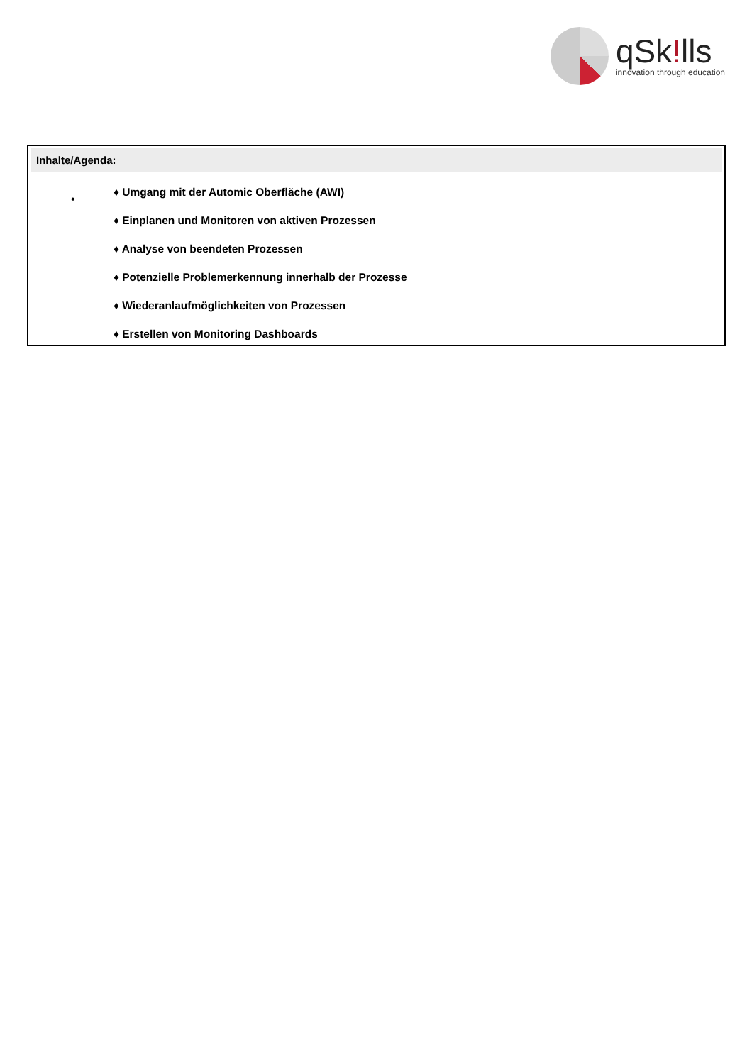q Sk!lls
innovation through education
Inhalte/Agenda:
•
♦ Umgang mit der Automic Oberfläche (AWI)
♦ Einplanen und Monitoren von aktiven Prozessen
♦ Analyse von beendeten Prozessen
♦ Potenzielle Problemerkennung innerhalb der Prozesse
♦ Wiederanlaufmöglichkeiten von Prozessen
♦ Erstellen von Monitoring Dashboards